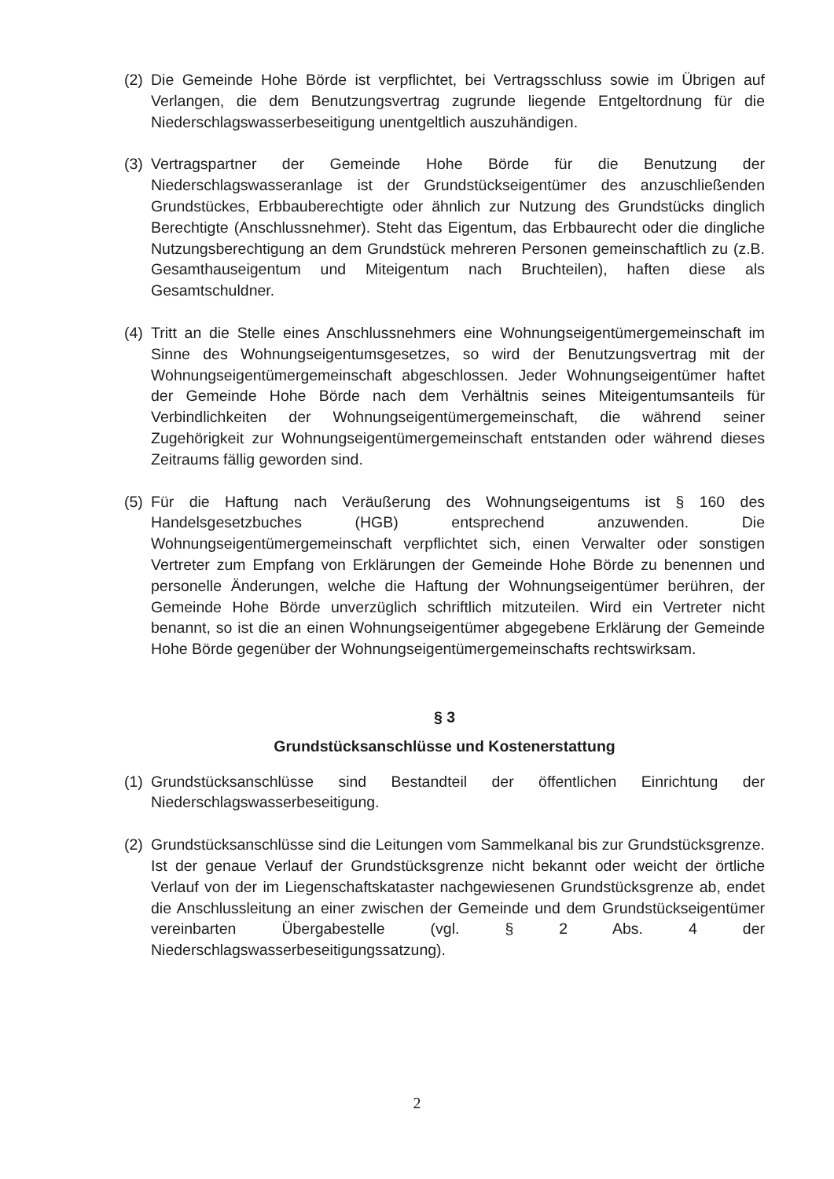(2) Die Gemeinde Hohe Börde ist verpflichtet, bei Vertragsschluss sowie im Übrigen auf Verlangen, die dem Benutzungsvertrag zugrunde liegende Entgeltordnung für die Niederschlagswasserbeseitigung unentgeltlich auszuhändigen.
(3) Vertragspartner der Gemeinde Hohe Börde für die Benutzung der Niederschlagswasseranlage ist der Grundstückseigentümer des anzuschließenden Grundstückes, Erbbauberechtigte oder ähnlich zur Nutzung des Grundstücks dinglich Berechtigte (Anschlussnehmer). Steht das Eigentum, das Erbbaurecht oder die dingliche Nutzungsberechtigung an dem Grundstück mehreren Personen gemeinschaftlich zu (z.B. Gesamthauseigentum und Miteigentum nach Bruchteilen), haften diese als Gesamtschuldner.
(4) Tritt an die Stelle eines Anschlussnehmers eine Wohnungseigentümergemeinschaft im Sinne des Wohnungseigentumsgesetzes, so wird der Benutzungsvertrag mit der Wohnungseigentümergemeinschaft abgeschlossen. Jeder Wohnungseigentümer haftet der Gemeinde Hohe Börde nach dem Verhältnis seines Miteigentumsanteils für Verbindlichkeiten der Wohnungseigentümergemeinschaft, die während seiner Zugehörigkeit zur Wohnungseigentümergemeinschaft entstanden oder während dieses Zeitraums fällig geworden sind.
(5) Für die Haftung nach Veräußerung des Wohnungseigentums ist § 160 des Handelsgesetzbuches (HGB) entsprechend anzuwenden. Die Wohnungseigentümergemeinschaft verpflichtet sich, einen Verwalter oder sonstigen Vertreter zum Empfang von Erklärungen der Gemeinde Hohe Börde zu benennen und personelle Änderungen, welche die Haftung der Wohnungseigentümer berühren, der Gemeinde Hohe Börde unverzüglich schriftlich mitzuteilen. Wird ein Vertreter nicht benannt, so ist die an einen Wohnungseigentümer abgegebene Erklärung der Gemeinde Hohe Börde gegenüber der Wohnungseigentümergemeinschafts rechtswirksam.
§ 3
Grundstücksanschlüsse und Kostenerstattung
(1) Grundstücksanschlüsse sind Bestandteil der öffentlichen Einrichtung der Niederschlagswasserbeseitigung.
(2) Grundstücksanschlüsse sind die Leitungen vom Sammelkanal bis zur Grundstücksgrenze. Ist der genaue Verlauf der Grundstücksgrenze nicht bekannt oder weicht der örtliche Verlauf von der im Liegenschaftskataster nachgewiesenen Grundstücksgrenze ab, endet die Anschlussleitung an einer zwischen der Gemeinde und dem Grundstückseigentümer vereinbarten Übergabestelle (vgl. § 2 Abs. 4 der Niederschlagswasserbeseitigungssatzung).
2